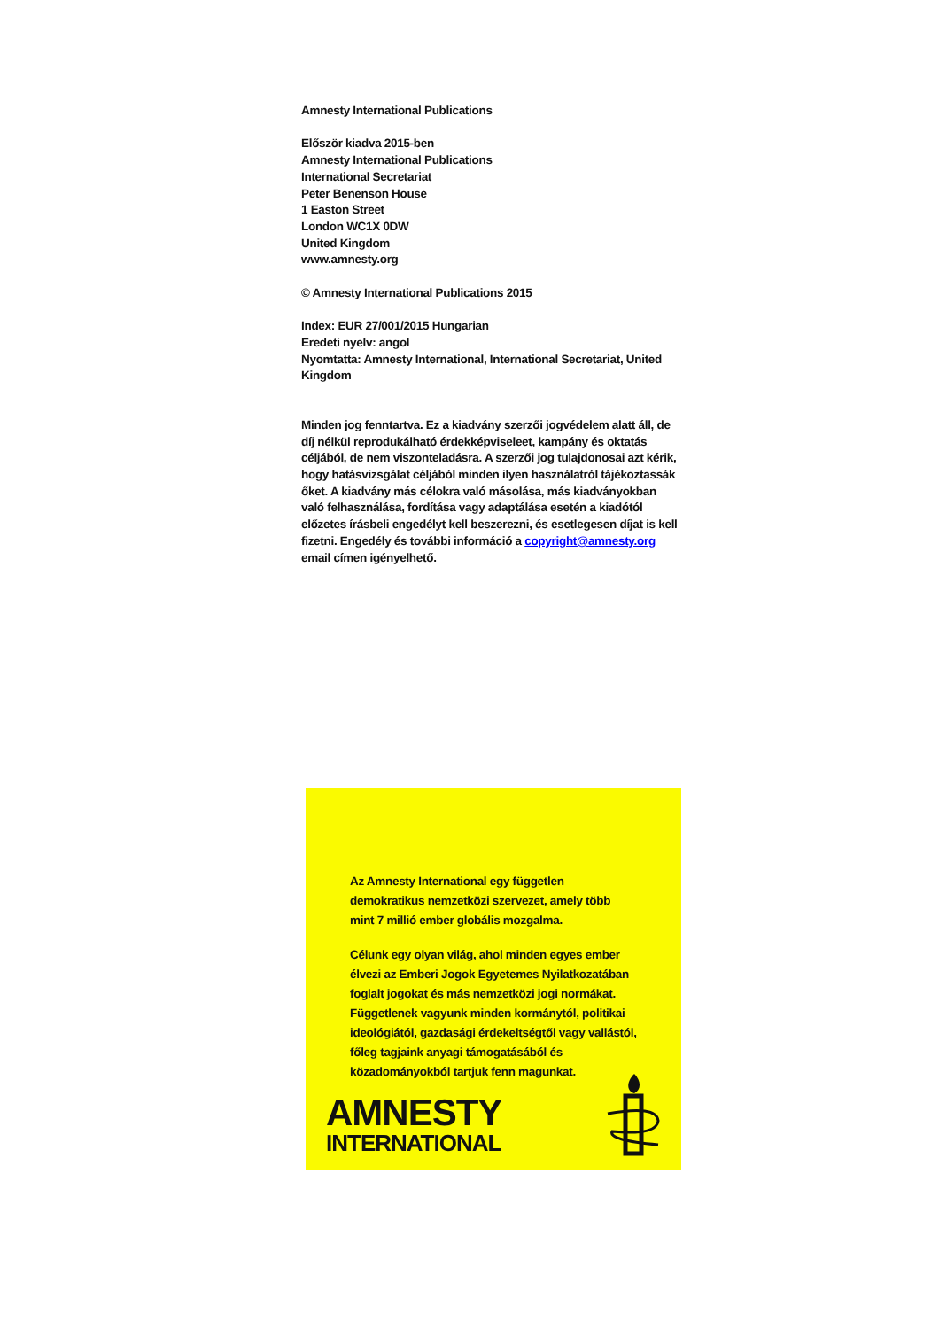Amnesty International Publications
Először kiadva 2015-ben
Amnesty International Publications
International Secretariat
Peter Benenson House
1 Easton Street
London WC1X 0DW
United Kingdom
www.amnesty.org
© Amnesty International Publications 2015
Index: EUR 27/001/2015 Hungarian
Eredeti nyelv: angol
Nyomtatta: Amnesty International, International Secretariat, United Kingdom
Minden jog fenntartva. Ez a kiadvány szerzői jogvédelem alatt áll, de díj nélkül reprodukálható érdekképviseleet, kampány és oktatás céljából, de nem viszonteladásra. A szerzői jog tulajdonosai azt kérik, hogy hatásvizsgálat céljából minden ilyen használatról tájékoztassák őket. A kiadvány más célokra való másolása, más kiadványokban való felhasználása, fordítása vagy adaptálása esetén a kiadótól előzetes írásbeli engedélyt kell beszerezni, és esetlegesen díjat is kell fizetni. Engedély és további információ a copyright@amnesty.org email címen igényelhető.
Az Amnesty International egy független demokratikus nemzetközi szervezet, amely több mint 7 millió ember globális mozgalma.
Célunk egy olyan világ, ahol minden egyes ember élvezi az Emberi Jogok Egyetemes Nyilatkozatában foglalt jogokat és más nemzetközi jogi normákat. Függetlenek vagyunk minden kormánytól, politikai ideológiától, gazdasági érdekeltségtől vagy vallástól, főleg tagjaink anyagi támogatásából és közadományokból tartjuk fenn magunkat.
AMNESTY
INTERNATIONAL